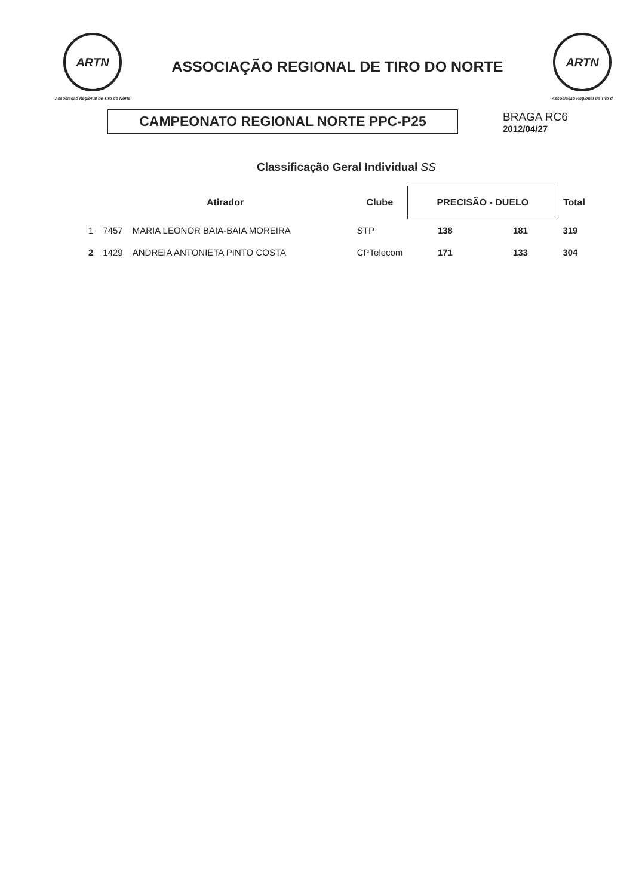ARTN
Associação Regional de Tiro do Norte
ASSOCIAÇÃO REGIONAL DE TIRO DO NORTE
ARTN
Associação Regional de Tiro d
CAMPEONATO REGIONAL NORTE PPC-P25
BRAGA RC6
2012/04/27
Classificação Geral Individual SS
| | Atirador | | Clube | PRECISÃO - DUELO | | Total |
| --- | --- | --- | --- | --- | --- | --- |
| 1 | 7457 | MARIA LEONOR BAIA-BAIA MOREIRA | STP | 138 | 181 | 319 |
| 2 | 1429 | ANDREIA ANTONIETA PINTO COSTA | CPTelecom | 171 | 133 | 304 |